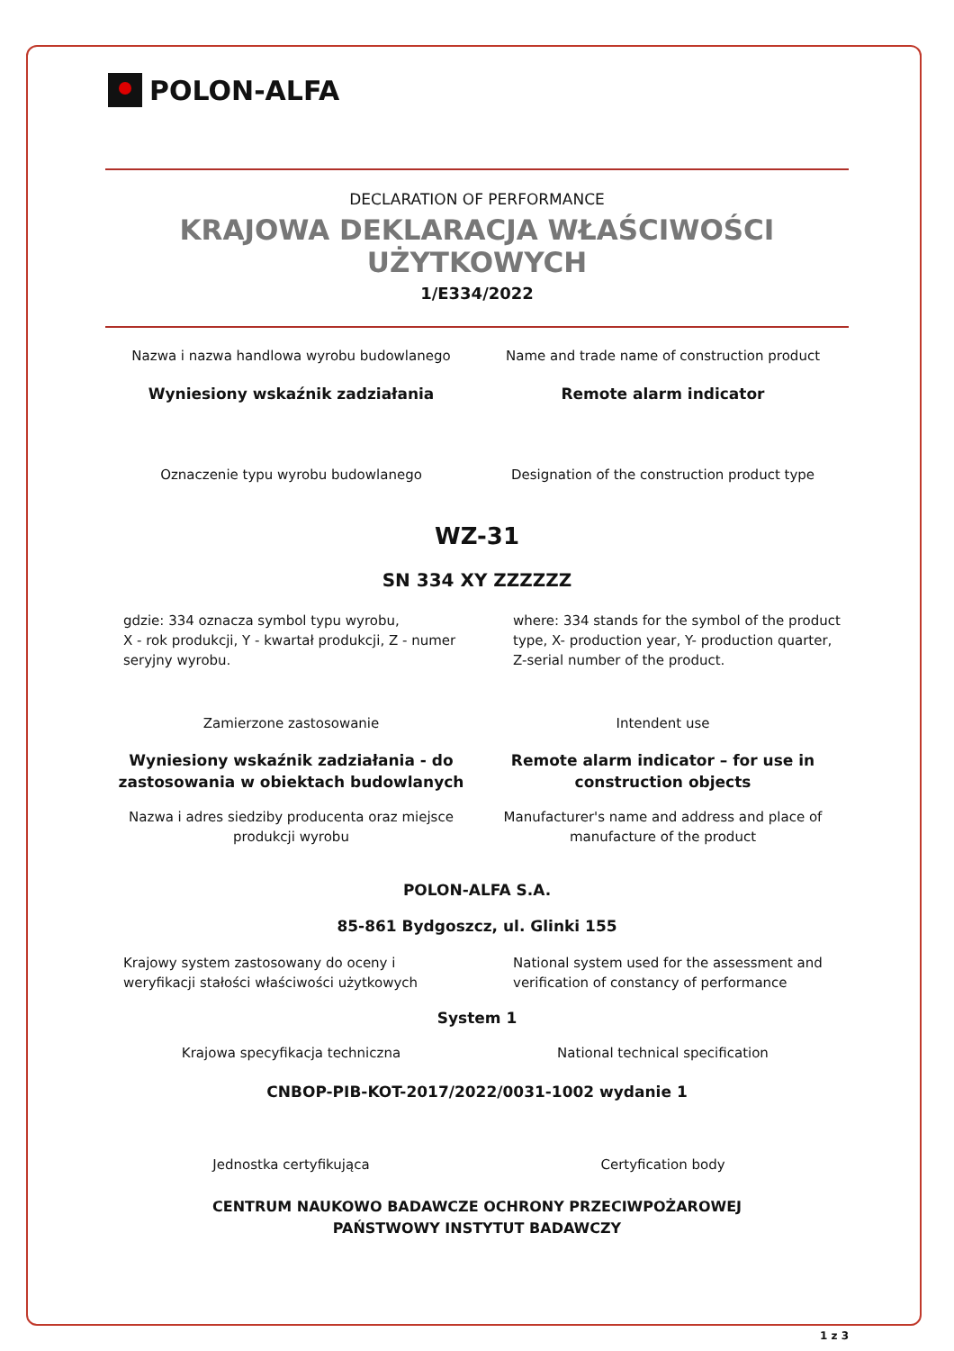POLON-ALFA
DECLARATION OF PERFORMANCE
KRAJOWA DEKLARACJA WŁAŚCIWOŚCI UŻYTKOWYCH
1/E334/2022
Nazwa i nazwa handlowa wyrobu budowlanego
Name and trade name of construction product
Wyniesiony wskaźnik zadziałania
Remote alarm indicator
Oznaczenie typu wyrobu budowlanego
Designation of the construction product type
WZ-31
SN 334 XY ZZZZZZ
gdzie: 334 oznacza symbol typu wyrobu,
X - rok produkcji, Y - kwartał produkcji, Z - numer seryjny wyrobu.
where: 334 stands for the symbol of the product type, X- production year, Y- production quarter, Z-serial number of the product.
Zamierzone zastosowanie Intendent use
Wyniesiony wskaźnik zadziałania - do zastosowania w obiektach budowlanych
Remote alarm indicator – for use in construction objects
Nazwa i adres siedziby producenta oraz miejsce produkcji wyrobu
Manufacturer's name and address and place of manufacture of the product
POLON-ALFA S.A.
85-861 Bydgoszcz, ul. Glinki 155
Krajowy system zastosowany do oceny i weryfikacji stałości właściwości użytkowych
National system used for the assessment and verification of constancy of performance
System 1
Krajowa specyfikacja techniczna
National technical specification
CNBOP-PIB-KOT-2017/2022/0031-1002 wydanie 1
Jednostka certyfikująca Certyfication body
CENTRUM NAUKOWO BADAWCZE OCHRONY PRZECIWPOŻAROWEJ
PAŃSTWOWY INSTYTUT BADAWCZY
1 z 3